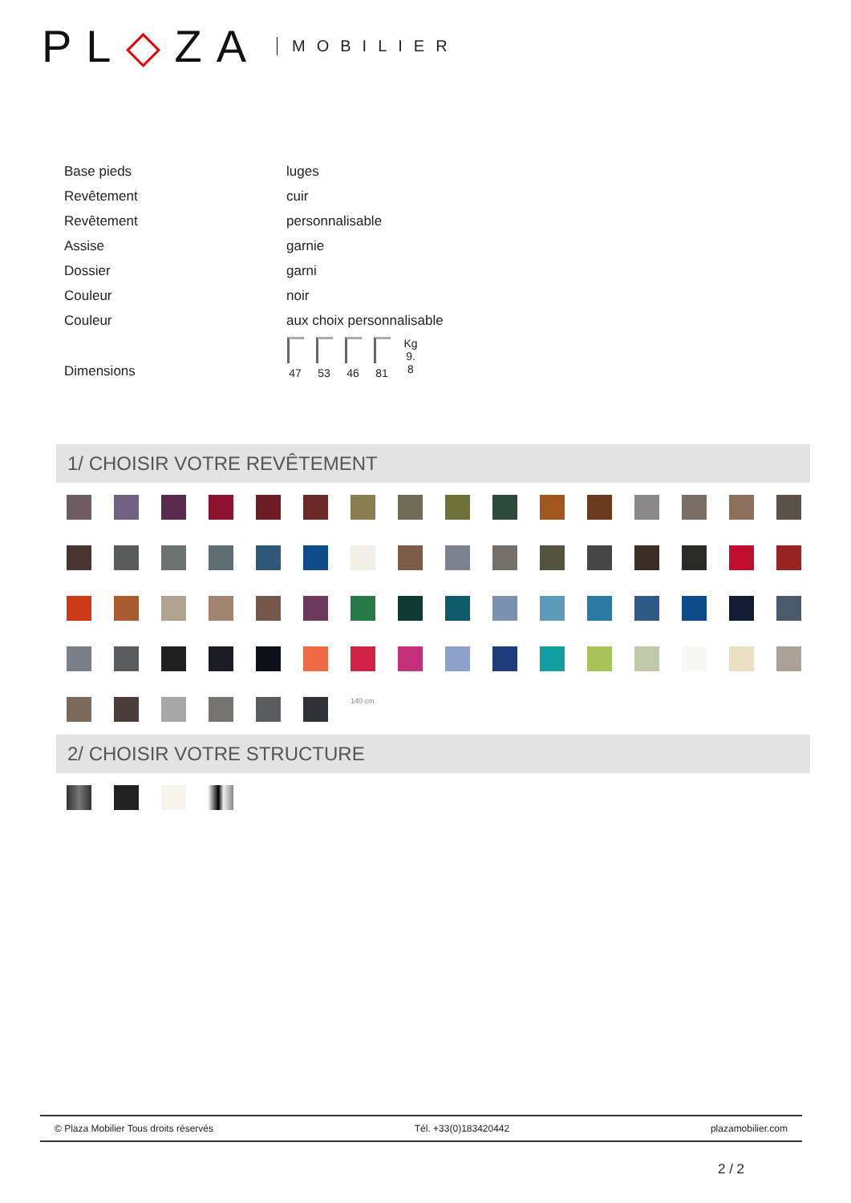PL◇ZA MOBILIER
| Base pieds | luges |
| Revêtement | cuir |
| Revêtement | personnalisable |
| Assise | garnie |
| Dossier | garni |
| Couleur | noir |
| Couleur | aux choix personnalisable |
| Dimensions | 47 53 46 81 Kg 9. 8 |
1/ CHOISIR VOTRE REVÊTEMENT
140 cm
2/ CHOISIR VOTRE STRUCTURE
© Plaza Mobilier Tous droits réservés Tél. +33(0)183420442 plazamobilier.com
2 / 2